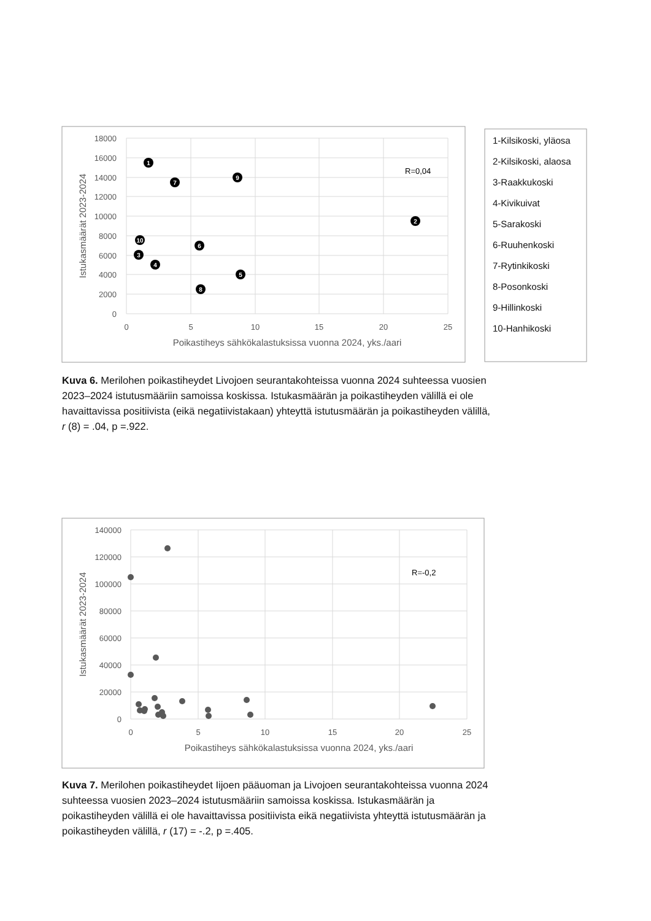18000
16000
14000
12000
10000
8000
6000
4000
2000
0
0
5
10
15
20
25
Poikastiheys sähkökalastuksissa vuonna 2024, yks./aari
Istukasmäärät 2023-2024
R=0,04
1
2
3
4
5
6
7
8
9
10
1-Kilsikoski, yläosa
2-Kilsikoski, alaosa
3-Raakkukoski
4-Kivikuivat
5-Sarakoski
6-Ruuhenkoski
7-Rytinkikoski
8-Posonkoski
9-Hillinkoski
10-Hanhikoski
140000
120000
100000
80000
60000
40000
20000
0
0
5
10
15
20
25
Poikastiheys sähkökalastuksissa vuonna 2024, yks./aari
Istukasmäärät 2023-2024
R=-0,2
Kuva 6. Merilohen poikastiheydet Livojoen seurantakohteissa vuonna 2024 suhteessa vuosien 2023–2024 istutusmääriin samoissa koskissa. Istukasmäärän ja poikastiheyden välillä ei ole havaittavissa positiivista (eikä negatiivistakaan) yhteyttä istutusmäärän ja poikastiheyden välillä, r (8) = .04, p =.922.
Kuva 7. Merilohen poikastiheydet Iijoen pääuoman ja Livojoen seurantakohteissa vuonna 2024 suhteessa vuosien 2023–2024 istutusmääriin samoissa koskissa. Istukasmäärän ja poikastiheyden välillä ei ole havaittavissa positiivista eikä negatiivista yhteyttä istutusmäärän ja poikastiheyden välillä, r (17) = -.2, p =.405.